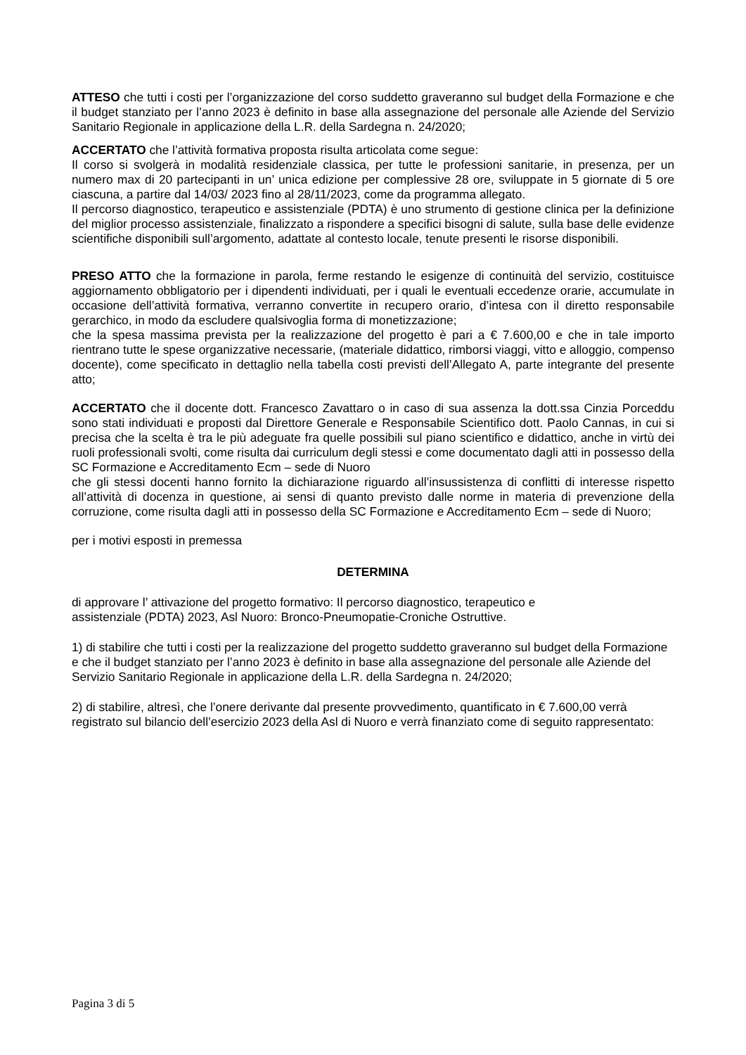ATTESO che tutti i costi per l’organizzazione del corso suddetto graveranno sul budget della Formazione e che il budget stanziato per l’anno 2023 è definito in base alla assegnazione del personale alle Aziende del Servizio Sanitario Regionale in applicazione della L.R. della Sardegna n. 24/2020;
ACCERTATO che l’attività formativa proposta risulta articolata come segue:
Il corso si svolgerà in modalità residenziale classica, per tutte le professioni sanitarie, in presenza, per un numero max di 20 partecipanti in un’ unica edizione per complessive 28 ore, sviluppate in 5 giornate di 5 ore ciascuna, a partire dal 14/03/ 2023 fino al 28/11/2023, come da programma allegato.
Il percorso diagnostico, terapeutico e assistenziale (PDTA) è uno strumento di gestione clinica per la definizione del miglior processo assistenziale, finalizzato a rispondere a specifici bisogni di salute, sulla base delle evidenze scientifiche disponibili sull’argomento, adattate al contesto locale, tenute presenti le risorse disponibili.
PRESO ATTO che la formazione in parola, ferme restando le esigenze di continuità del servizio, costituisce aggiornamento obbligatorio per i dipendenti individuati, per i quali le eventuali eccedenze orarie, accumulate in occasione dell’attività formativa, verranno convertite in recupero orario, d’intesa con il diretto responsabile gerarchico, in modo da escludere qualsivoglia forma di monetizzazione;
che la spesa massima prevista per la realizzazione del progetto è pari a € 7.600,00 e che in tale importo rientrano tutte le spese organizzative necessarie, (materiale didattico, rimborsi viaggi, vitto e alloggio, compenso docente), come specificato in dettaglio nella tabella costi previsti dell’Allegato A, parte integrante del presente atto;
ACCERTATO che il docente dott. Francesco Zavattaro o in caso di sua assenza la dott.ssa Cinzia Porceddu sono stati individuati e proposti dal Direttore Generale e Responsabile Scientifico dott. Paolo Cannas, in cui si precisa che la scelta è tra le più adeguate fra quelle possibili sul piano scientifico e didattico, anche in virtù dei ruoli professionali svolti, come risulta dai curriculum degli stessi e come documentato dagli atti in possesso della SC Formazione e Accreditamento Ecm – sede di Nuoro
che gli stessi docenti hanno fornito la dichiarazione riguardo all’insussistenza di conflitti di interesse rispetto all’attività di docenza in questione, ai sensi di quanto previsto dalle norme in materia di prevenzione della corruzione, come risulta dagli atti in possesso della SC Formazione e Accreditamento Ecm – sede di Nuoro;
per i motivi esposti in premessa
DETERMINA
di approvare l’ attivazione del progetto formativo: Il percorso diagnostico, terapeutico e
assistenziale (PDTA) 2023, Asl Nuoro: Bronco-Pneumopatie-Croniche Ostruttive.
1) di stabilire che tutti i costi per la realizzazione del progetto suddetto graveranno sul budget della Formazione e che il budget stanziato per l’anno 2023 è definito in base alla assegnazione del personale alle Aziende del Servizio Sanitario Regionale in applicazione della L.R. della Sardegna n. 24/2020;
2) di stabilire, altresì, che l’onere derivante dal presente provvedimento, quantificato in € 7.600,00 verrà registrato sul bilancio dell’esercizio 2023 della Asl di Nuoro e verrà finanziato come di seguito rappresentato:
Pagina 3 di 5